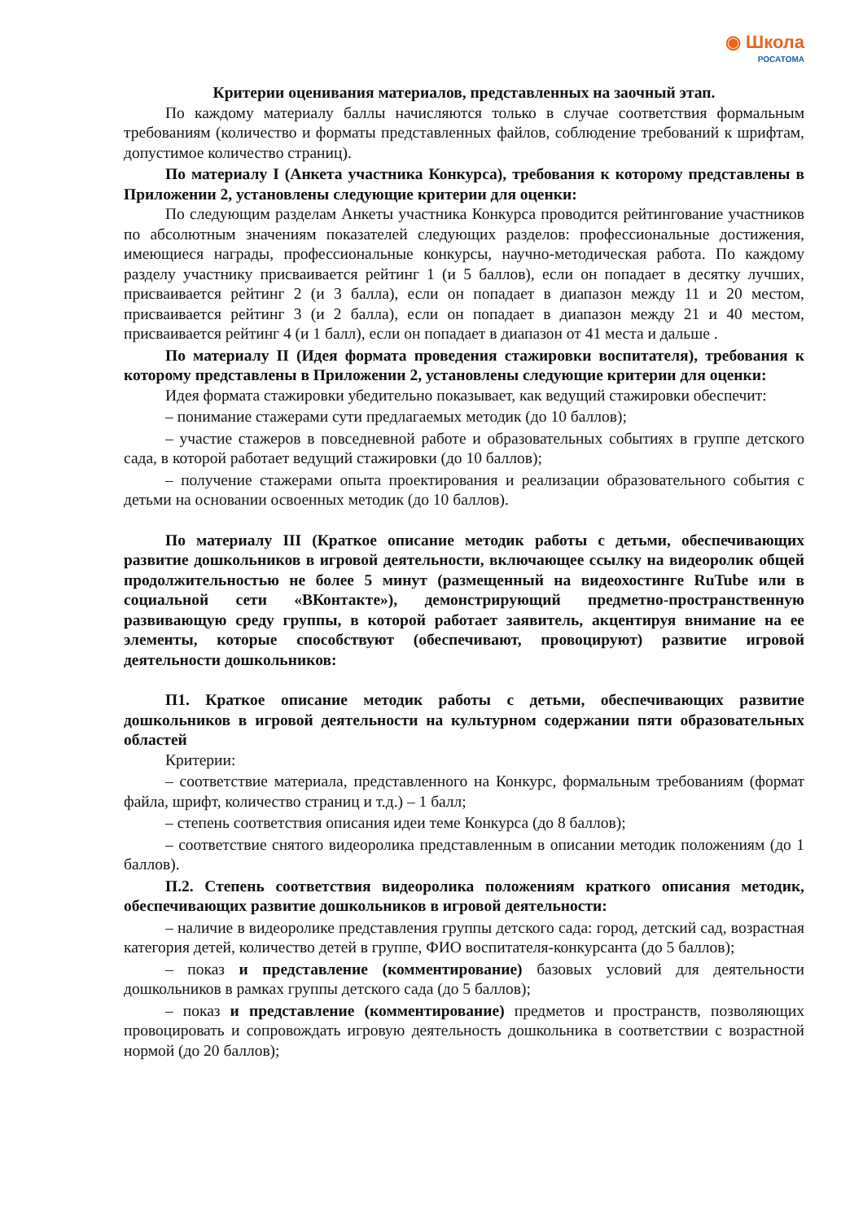◉ Школа
РОСАТОМА
Критерии оценивания материалов, представленных на заочный этап.
По каждому материалу баллы начисляются только в случае соответствия формальным требованиям (количество и форматы представленных файлов, соблюдение требований к шрифтам, допустимое количество страниц).
По материалу I (Анкета участника Конкурса), требования к которому представлены в Приложении 2, установлены следующие критерии для оценки:
По следующим разделам Анкеты участника Конкурса проводится рейтингование участников по абсолютным значениям показателей следующих разделов: профессиональные достижения, имеющиеся награды, профессиональные конкурсы, научно-методическая работа. По каждому разделу участнику присваивается рейтинг 1 (и 5 баллов), если он попадает в десятку лучших, присваивается рейтинг 2 (и 3 балла), если он попадает в диапазон между 11 и 20 местом, присваивается рейтинг 3 (и 2 балла), если он попадает в диапазон между 21 и 40 местом, присваивается рейтинг 4 (и 1 балл), если он попадает в диапазон от 41 места и дальше .
По материалу II (Идея формата проведения стажировки воспитателя), требования к которому представлены в Приложении 2, установлены следующие критерии для оценки:
Идея формата стажировки убедительно показывает, как ведущий стажировки обеспечит:
– понимание стажерами сути предлагаемых методик (до 10 баллов);
– участие стажеров в повседневной работе и образовательных событиях в группе детского сада, в которой работает ведущий стажировки (до 10 баллов);
– получение стажерами опыта проектирования и реализации образовательного события с детьми на основании освоенных методик (до 10 баллов).
По материалу III (Краткое описание методик работы с детьми, обеспечивающих развитие дошкольников в игровой деятельности, включающее ссылку на видеоролик общей продолжительностью не более 5 минут (размещенный на видеохостинге RuTube или в социальной сети «ВКонтакте»), демонстрирующий предметно-пространственную развивающую среду группы, в которой работает заявитель, акцентируя внимание на ее элементы, которые способствуют (обеспечивают, провоцируют) развитие игровой деятельности дошкольников:
П1. Краткое описание методик работы с детьми, обеспечивающих развитие дошкольников в игровой деятельности на культурном содержании пяти образовательных областей
Критерии:
– соответствие материала, представленного на Конкурс, формальным требованиям (формат файла, шрифт, количество страниц и т.д.) – 1 балл;
– степень соответствия описания идеи теме Конкурса (до 8 баллов);
– соответствие снятого видеоролика представленным в описании методик положениям (до 1 баллов).
П.2. Степень соответствия видеоролика положениям краткого описания методик, обеспечивающих развитие дошкольников в игровой деятельности:
– наличие в видеоролике представления группы детского сада: город, детский сад, возрастная категория детей, количество детей в группе, ФИО воспитателя-конкурсанта (до 5 баллов);
– показ и представление (комментирование) базовых условий для деятельности дошкольников в рамках группы детского сада (до 5 баллов);
– показ и представление (комментирование) предметов и пространств, позволяющих провоцировать и сопровождать игровую деятельность дошкольника в соответствии с возрастной нормой (до 20 баллов);